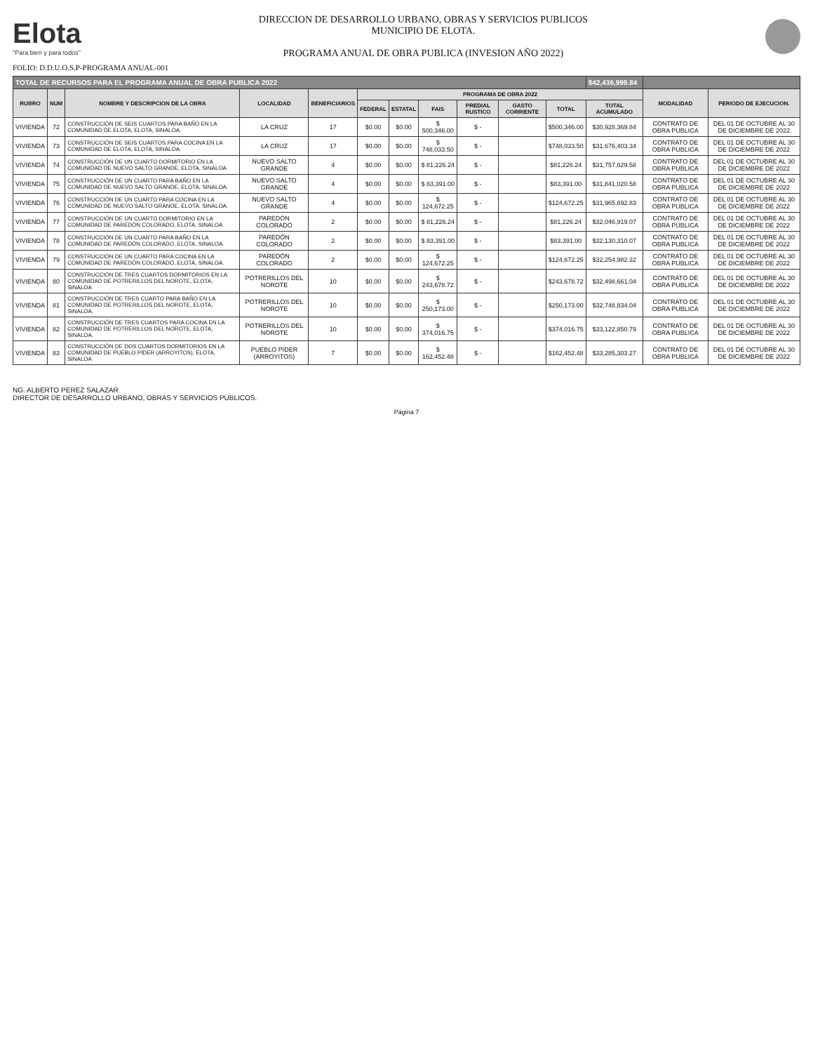Elota
"Para bien y para todos"
DIRECCION DE DESARROLLO URBANO, OBRAS Y SERVICIOS PUBLICOS
MUNICIPIO DE ELOTA.
PROGRAMA ANUAL DE OBRA PUBLICA (INVESION AÑO 2022)
FOLIO: D.D.U.O.S.P-PROGRAMA ANUAL-001
| TOTAL DE RECURSOS PARA EL PROGRAMA ANUAL DE OBRA PUBLICA 2022 | | | | | | | | | | | $42,436,999.84 | | |
| --- | --- | --- | --- | --- | --- | --- | --- | --- | --- | --- | --- | --- | --- |
| RUBRO | NUM | NOMBRE Y DESCRIPCION DE LA OBRA | LOCALIDAD | BENEFICIARIOS | PROGRAMA DE OBRA 2022 | | | | | | | MODALIDAD | PERIODO DE EJECUCION. |
| | | | | | FEDERAL | ESTATAL | FAIS | PREDIAL RUSTICO | GASTO CORRIENTE | TOTAL | TOTAL ACUMULADO | | |
| VIVIENDA | 72 | CONSTRUCCIÓN DE SEIS CUARTOS PARA BAÑO EN LA COMUNIDAD DE ELOTA, ELOTA, SINALOA. | LA CRUZ | 17 | $0.00 | $0.00 | $ 500,346.00 | $ - | | $500,346.00 | $30,928,369.84 | CONTRATO DE OBRA PUBLICA | DEL 01 DE OCTUBRE AL 30 DE DICIEMBRE DE 2022 |
| VIVIENDA | 73 | CONSTRUCCIÓN DE SEIS CUARTOS PARA COCINA EN LA COMUNIDAD DE ELOTA, ELOTA, SINALOA. | LA CRUZ | 17 | $0.00 | $0.00 | $ 748,033.50 | $ - | | $748,033.50 | $31,676,403.34 | CONTRATO DE OBRA PUBLICA | DEL 01 DE OCTUBRE AL 30 DE DICIEMBRE DE 2022 |
| VIVIENDA | 74 | CONSTRUCCIÓN DE UN CUARTO DORMITORIO EN LA COMUNIDAD DE NUEVO SALTO GRANDE, ELOTA, SINALOA | NUEVO SALTO GRANDE | 4 | $0.00 | $0.00 | $ 81,226.24 | $ - | | $81,226.24 | $31,757,629.58 | CONTRATO DE OBRA PUBLICA | DEL 01 DE OCTUBRE AL 30 DE DICIEMBRE DE 2022 |
| VIVIENDA | 75 | CONSTRUCCIÓN DE UN CUARTO PARA BAÑO EN LA COMUNIDAD DE NUEVO SALTO GRANDE, ELOTA, SINALOA. | NUEVO SALTO GRANDE | 4 | $0.00 | $0.00 | $ 83,391.00 | $ - | | $83,391.00 | $31,841,020.58 | CONTRATO DE OBRA PUBLICA | DEL 01 DE OCTUBRE AL 30 DE DICIEMBRE DE 2022 |
| VIVIENDA | 76 | CONSTRUCCIÓN DE UN CUARTO PARA COCINA EN LA COMUNIDAD DE NUEVO SALTO GRANDE, ELOTA, SINALOA. | NUEVO SALTO GRANDE | 4 | $0.00 | $0.00 | $ 124,672.25 | $ - | | $124,672.25 | $31,965,692.83 | CONTRATO DE OBRA PUBLICA | DEL 01 DE OCTUBRE AL 30 DE DICIEMBRE DE 2022 |
| VIVIENDA | 77 | CONSTRUCCIÓN DE UN CUARTO DORMITORIO EN LA COMUNIDAD DE PAREDÓN COLORADO, ELOTA, SINALOA | PAREDÓN COLORADO | 2 | $0.00 | $0.00 | $ 81,226.24 | $ - | | $81,226.24 | $32,046,919.07 | CONTRATO DE OBRA PUBLICA | DEL 01 DE OCTUBRE AL 30 DE DICIEMBRE DE 2022 |
| VIVIENDA | 78 | CONSTRUCCIÓN DE UN CUARTO PARA BAÑO EN LA COMUNIDAD DE PAREDÓN COLORADO, ELOTA, SINALOA. | PAREDÓN COLORADO | 2 | $0.00 | $0.00 | $ 83,391.00 | $ - | | $83,391.00 | $32,130,310.07 | CONTRATO DE OBRA PUBLICA | DEL 01 DE OCTUBRE AL 30 DE DICIEMBRE DE 2022 |
| VIVIENDA | 79 | CONSTRUCCIÓN DE UN CUARTO PARA COCINA EN LA COMUNIDAD DE PAREDÓN COLORADO, ELOTA, SINALOA. | PAREDÓN COLORADO | 2 | $0.00 | $0.00 | $ 124,672.25 | $ - | | $124,672.25 | $32,254,982.32 | CONTRATO DE OBRA PUBLICA | DEL 01 DE OCTUBRE AL 30 DE DICIEMBRE DE 2022 |
| VIVIENDA | 80 | CONSTRUCCIÓN DE TRES CUARTOS DORMITORIOS EN LA COMUNIDAD DE POTRERILLOS DEL NOROTE, ELOTA, SINALOA | POTRERILLOS DEL NOROTE | 10 | $0.00 | $0.00 | $ 243,678.72 | $ - | | $243,678.72 | $32,498,661.04 | CONTRATO DE OBRA PUBLICA | DEL 01 DE OCTUBRE AL 30 DE DICIEMBRE DE 2022 |
| VIVIENDA | 81 | CONSTRUCCIÓN DE TRES CUARTO PARA BAÑO EN LA COMUNIDAD DE POTRERILLOS DEL NOROTE, ELOTA, SINALOA. | POTRERILLOS DEL NOROTE | 10 | $0.00 | $0.00 | $ 250,173.00 | $ - | | $250,173.00 | $32,748,834.04 | CONTRATO DE OBRA PUBLICA | DEL 01 DE OCTUBRE AL 30 DE DICIEMBRE DE 2022 |
| VIVIENDA | 82 | CONSTRUCCIÓN DE TRES CUARTOS PARA COCINA EN LA COMUNIDAD DE POTRERILLOS DEL NOROTE, ELOTA, SINALOA. | POTRERILLOS DEL NOROTE | 10 | $0.00 | $0.00 | $ 374,016.75 | $ - | | $374,016.75 | $33,122,850.79 | CONTRATO DE OBRA PUBLICA | DEL 01 DE OCTUBRE AL 30 DE DICIEMBRE DE 2022 |
| VIVIENDA | 83 | CONSTRUCCIÓN DE DOS CUARTOS DORMITORIOS EN LA COMUNIDAD DE PUEBLO PIDER (ARROYITOS), ELOTA, SINALOA | PUEBLO PIDER (ARROYITOS) | 7 | $0.00 | $0.00 | $ 162,452.48 | $ - | | $162,452.48 | $33,285,303.27 | CONTRATO DE OBRA PUBLICA | DEL 01 DE OCTUBRE AL 30 DE DICIEMBRE DE 2022 |
NG. ALBERTO PEREZ SALAZAR
DIRECTOR DE DESARROLLO URBANO, OBRAS Y SERVICIOS PUBLICOS.
Página 7